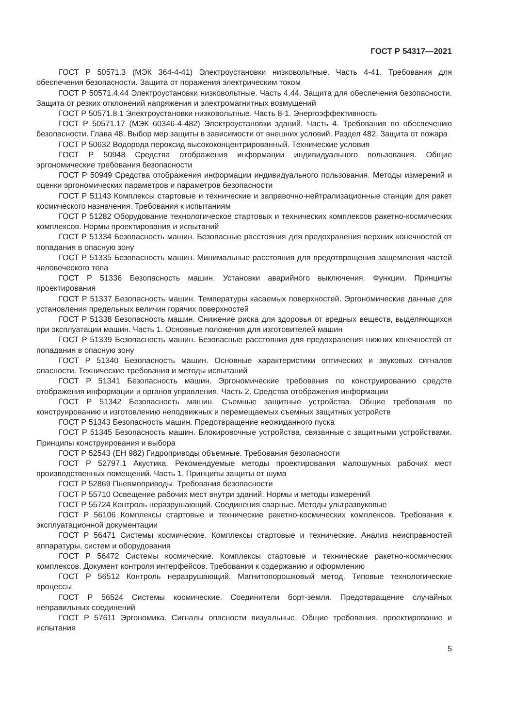ГОСТ Р 54317—2021
ГОСТ Р 50571.3 (МЭК 364-4-41) Электроустановки низковольтные. Часть 4-41. Требования для обеспечения безопасности. Защита от поражения электрическим током
ГОСТ Р 50571.4.44 Электроустановки низковольтные. Часть 4.44. Защита для обеспечения безопасности. Защита от резких отклонений напряжения и электромагнитных возмущений
ГОСТ Р 50571.8.1 Электроустановки низковольтные. Часть 8-1. Энергоэффективность
ГОСТ Р 50571.17 (МЭК 60346-4-482) Электроустановки зданий. Часть 4. Требования по обеспечению безопасности. Глава 48. Выбор мер защиты в зависимости от внешних условий. Раздел 482. Защита от пожара
ГОСТ Р 50632 Водорода пероксид высококонцентрированный. Технические условия
ГОСТ Р 50948 Средства отображения информации индивидуального пользования. Общие эргономические требования безопасности
ГОСТ Р 50949 Средства отображения информации индивидуального пользования. Методы измерений и оценки эргономических параметров и параметров безопасности
ГОСТ Р 51143 Комплексы стартовые и технические и заправочно-нейтрализационные станции для ракет космического назначения. Требования к испытаниям
ГОСТ Р 51282 Оборудование технологическое стартовых и технических комплексов ракетно-космических комплексов. Нормы проектирования и испытаний
ГОСТ Р 51334 Безопасность машин. Безопасные расстояния для предохранения верхних конечностей от попадания в опасную зону
ГОСТ Р 51335 Безопасность машин. Минимальные расстояния для предотвращения защемления частей человеческого тела
ГОСТ Р 51336 Безопасность машин. Установки аварийного выключения. Функции. Принципы проектирования
ГОСТ Р 51337 Безопасность машин. Температуры касаемых поверхностей. Эргономические данные для установления предельных величин горячих поверхностей
ГОСТ Р 51338 Безопасность машин. Снижение риска для здоровья от вредных веществ, выделяющихся при эксплуатации машин. Часть 1. Основные положения для изготовителей машин
ГОСТ Р 51339 Безопасность машин. Безопасные расстояния для предохранения нижних конечностей от попадания в опасную зону
ГОСТ Р 51340 Безопасность машин. Основные характеристики оптических и звуковых сигналов опасности. Технические требования и методы испытаний
ГОСТ Р 51341 Безопасность машин. Эргономические требования по конструированию средств отображения информации и органов управления. Часть 2. Средства отображения информации
ГОСТ Р 51342 Безопасность машин. Съемные защитные устройства. Общие требования по конструированию и изготовлению неподвижных и перемещаемых съемных защитных устройств
ГОСТ Р 51343 Безопасность машин. Предотвращение неожиданного пуска
ГОСТ Р 51345 Безопасность машин. Блокировочные устройства, связанные с защитными устройствами. Принципы конструирования и выбора
ГОСТ Р 52543 (ЕН 982) Гидроприводы объемные. Требования безопасности
ГОСТ Р 52797.1 Акустика. Рекомендуемые методы проектирования малошумных рабочих мест производственных помещений. Часть 1. Принципы защиты от шума
ГОСТ Р 52869 Пневмоприводы. Требования безопасности
ГОСТ Р 55710 Освещение рабочих мест внутри зданий. Нормы и методы измерений
ГОСТ Р 55724 Контроль неразрушающий. Соединения сварные. Методы ультразвуковые
ГОСТ Р 56106 Комплексы стартовые и технические ракетно-космических комплексов. Требования к эксплуатационной документации
ГОСТ Р 56471 Системы космические. Комплексы стартовые и технические. Анализ неисправностей аппаратуры, систем и оборудования
ГОСТ Р 56472 Системы космические. Комплексы стартовые и технические ракетно-космических комплексов. Документ контроля интерфейсов. Требования к содержанию и оформлению
ГОСТ Р 56512 Контроль неразрушающий. Магнитопорошковый метод. Типовые технологические процессы
ГОСТ Р 56524 Системы космические. Соединители борт-земля. Предотвращение случайных неправильных соединений
ГОСТ Р 57611 Эргономика. Сигналы опасности визуальные. Общие требования, проектирование и испытания
5